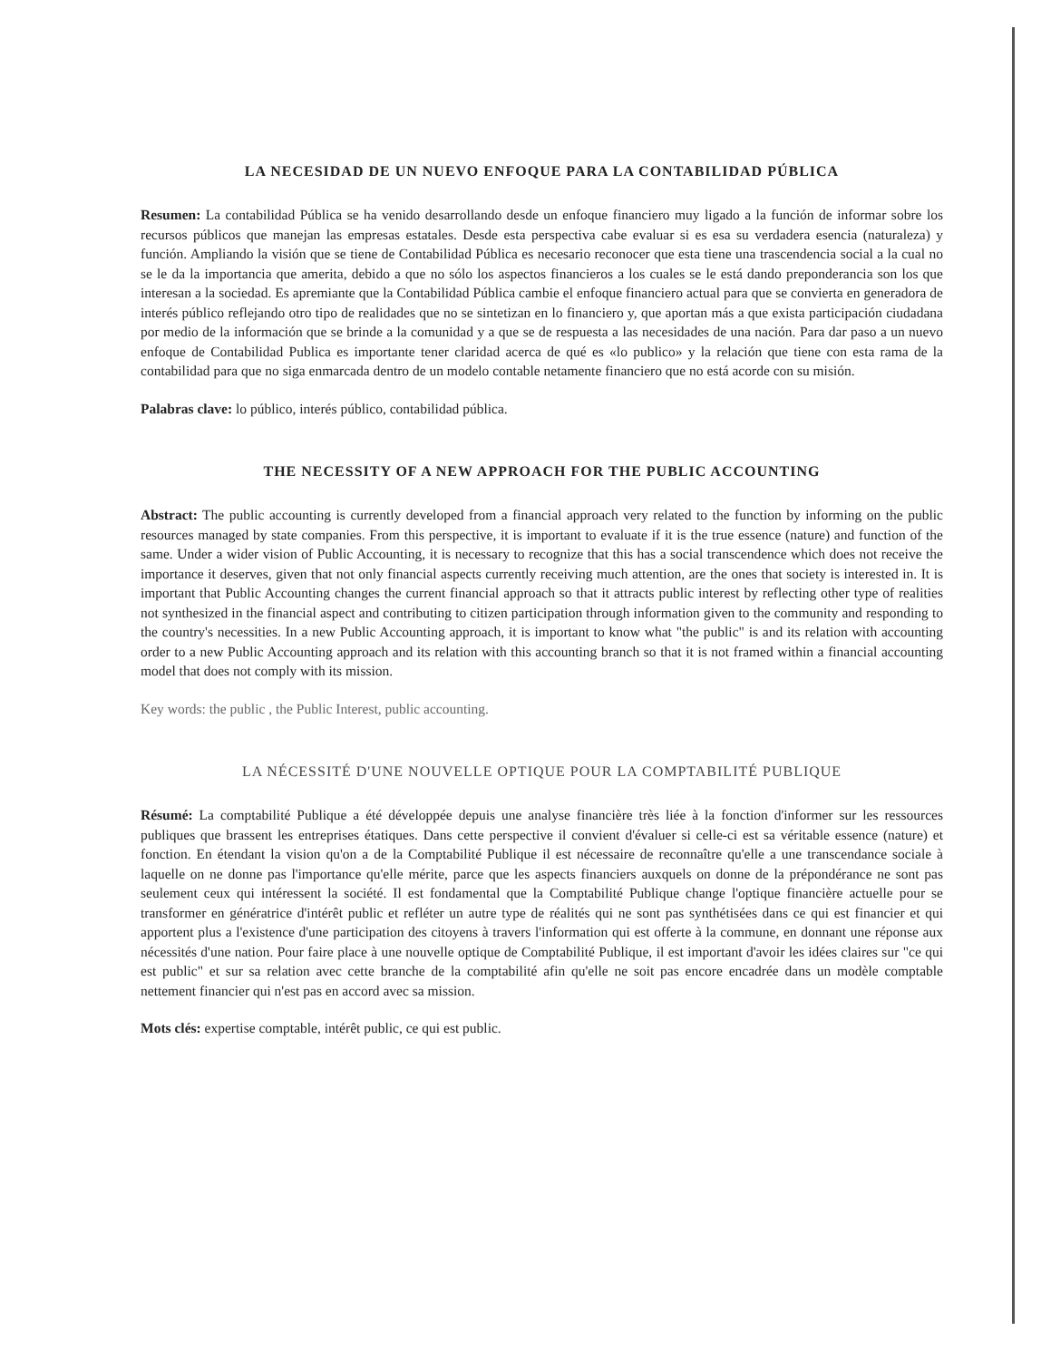LA NECESIDAD DE UN NUEVO ENFOQUE PARA LA CONTABILIDAD PÚBLICA
Resumen: La contabilidad Pública se ha venido desarrollando desde un enfoque financiero muy ligado a la función de informar sobre los recursos públicos que manejan las empresas estatales. Desde esta perspectiva cabe evaluar si es esa su verdadera esencia (naturaleza) y función. Ampliando la visión que se tiene de Contabilidad Pública es necesario reconocer que esta tiene una trascendencia social a la cual no se le da la importancia que amerita, debido a que no sólo los aspectos financieros a los cuales se le está dando preponderancia son los que interesan a la sociedad. Es apremiante que la Contabilidad Pública cambie el enfoque financiero actual para que se convierta en generadora de interés público reflejando otro tipo de realidades que no se sintetizan en lo financiero y, que aportan más a que exista participación ciudadana por medio de la información que se brinde a la comunidad y a que se de respuesta a las necesidades de una nación. Para dar paso a un nuevo enfoque de Contabilidad Publica es importante tener claridad acerca de qué es «lo publico» y la relación que tiene con esta rama de la contabilidad para que no siga enmarcada dentro de un modelo contable netamente financiero que no está acorde con su misión.
Palabras clave: lo público, interés público, contabilidad pública.
THE NECESSITY OF A NEW APPROACH FOR THE PUBLIC ACCOUNTING
Abstract: The public accounting is currently developed from a financial approach very related to the function by informing on the public resources managed by state companies. From this perspective, it is important to evaluate if it is the true essence (nature) and function of the same. Under a wider vision of Public Accounting, it is necessary to recognize that this has a social transcendence which does not receive the importance it deserves, given that not only financial aspects currently receiving much attention, are the ones that society is interested in. It is important that Public Accounting changes the current financial approach so that it attracts public interest by reflecting other type of realities not synthesized in the financial aspect and contributing to citizen participation through information given to the community and responding to the country's necessities. In a new Public Accounting approach, it is important to know what "the public" is and its relation with accounting order to a new Public Accounting approach and its relation with this accounting branch so that it is not framed within a financial accounting model that does not comply with its mission.
Key words: the public , the Public Interest, public accounting.
LA NÉCESSITÉ D'UNE NOUVELLE OPTIQUE POUR LA COMPTABILITÉ PUBLIQUE
Résumé: La comptabilité Publique a été développée depuis une analyse financière très liée à la fonction d'informer sur les ressources publiques que brassent les entreprises étatiques. Dans cette perspective il convient d'évaluer si celle-ci est sa véritable essence (nature) et fonction. En étendant la vision qu'on a de la Comptabilité Publique il est nécessaire de reconnaître qu'elle a une transcendance sociale à laquelle on ne donne pas l'importance qu'elle mérite, parce que les aspects financiers auxquels on donne de la prépondérance ne sont pas seulement ceux qui intéressent la société. Il est fondamental que la Comptabilité Publique change l'optique financière actuelle pour se transformer en génératrice d'intérêt public et refléter un autre type de réalités qui ne sont pas synthétisées dans ce qui est financier et qui apportent plus a l'existence d'une participation des citoyens à travers l'information qui est offerte à la commune, en donnant une réponse aux nécessités d'une nation. Pour faire place à une nouvelle optique de Comptabilité Publique, il est important d'avoir les idées claires sur "ce qui est public" et sur sa relation avec cette branche de la comptabilité afin qu'elle ne soit pas encore encadrée dans un modèle comptable nettement financier qui n'est pas en accord avec sa mission.
Mots clés: expertise comptable, intérêt public, ce qui est public.